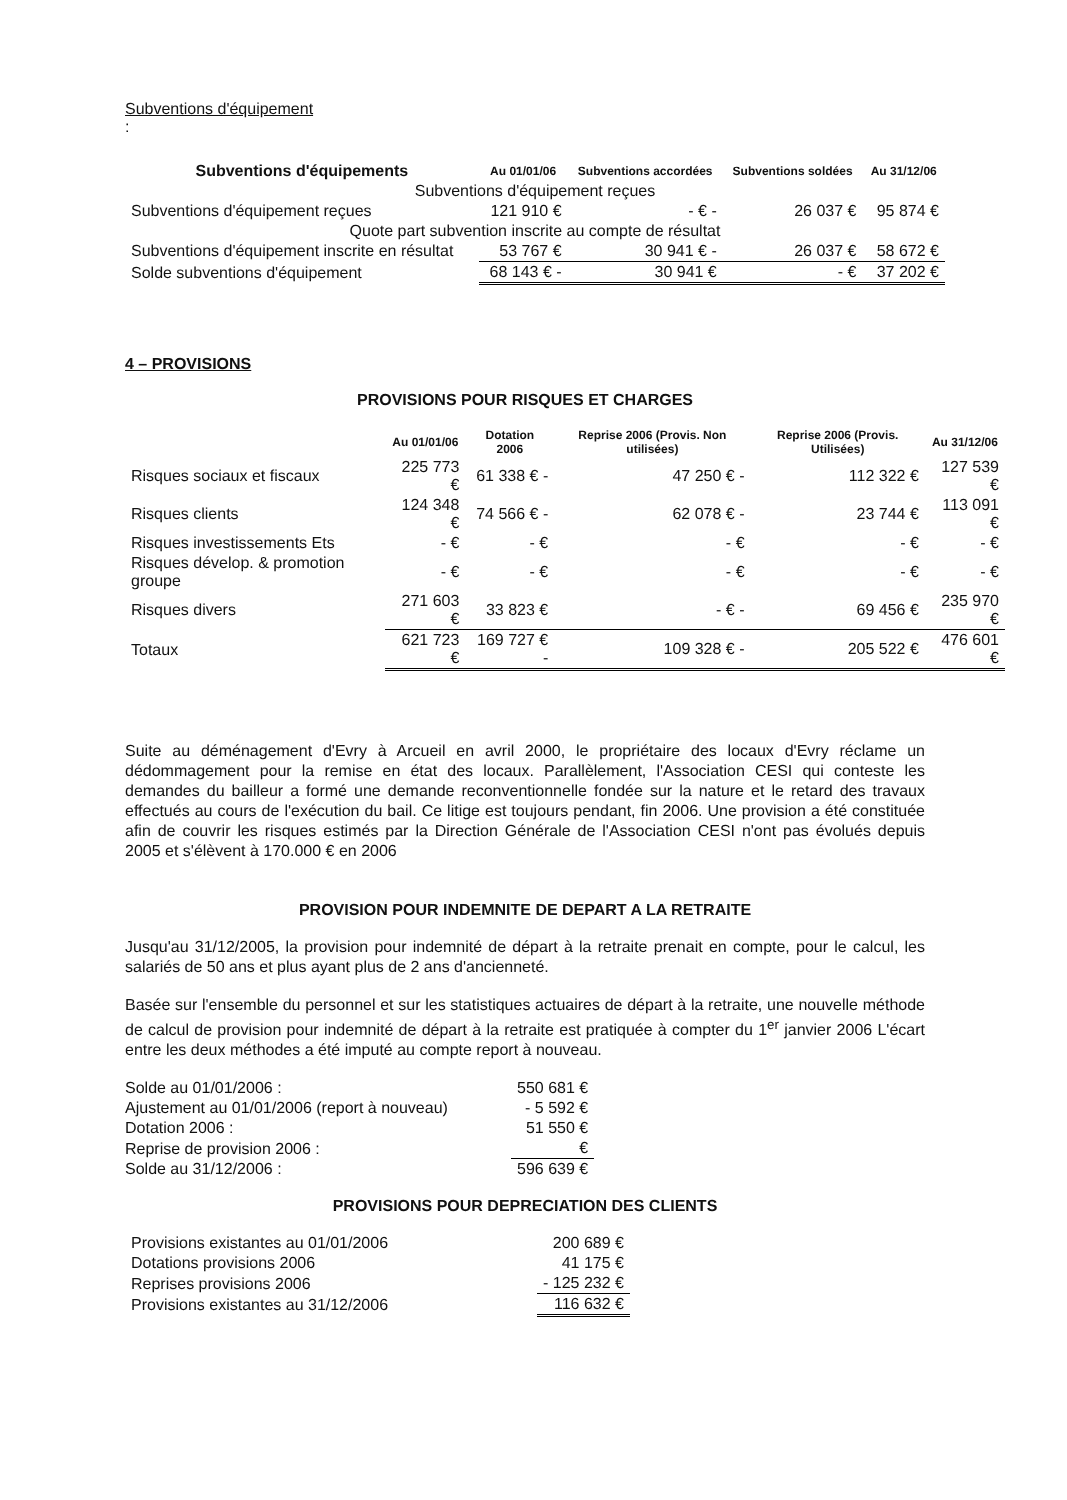Subventions d'équipement
:
| Subventions d'équipements | Au 01/01/06 | Subventions accordées | Subventions soldées | Au 31/12/06 |
| --- | --- | --- | --- | --- |
| Subventions d'équipement reçues | | | | |
| Subventions d'équipement reçues | 121 910 € | - € - | 26 037 € | 95 874 € |
| Quote part subvention inscrite au compte de résultat | | | | |
| Subventions d'équipement inscrite en résultat | 53 767 € | 30 941 € - | 26 037 € | 58 672 € |
| Solde subventions d'équipement | 68 143 € - | 30 941 € | - € | 37 202 € |
4 – PROVISIONS
PROVISIONS POUR RISQUES ET CHARGES
| | Au 01/01/06 | Dotation 2006 | Reprise 2006 (Provis. Non utilisées) | Reprise 2006 (Provis. Utilisées) | Au 31/12/06 |
| --- | --- | --- | --- | --- | --- |
| Risques sociaux et fiscaux | 225 773 € | 61 338 € - | 47 250 € - | 112 322 € | 127 539 € |
| Risques clients | 124 348 € | 74 566 € - | 62 078 € - | 23 744 € | 113 091 € |
| Risques investissements Ets | - € | - € | - € | - € | - € |
| Risques dévelop. & promotion groupe | - € | - € | - € | - € | - € |
| Risques divers | 271 603 € | 33 823 € | - € - | 69 456 € | 235 970 € |
| Totaux | 621 723 € | 169 727 € - | 109 328 € - | 205 522 € | 476 601 € |
Suite au déménagement d'Evry à Arcueil en avril 2000, le propriétaire des locaux d'Evry réclame un dédommagement pour la remise en état des locaux. Parallèlement, l'Association CESI qui conteste les demandes du bailleur a formé une demande reconventionnelle fondée sur la nature et le retard des travaux effectués au cours de l'exécution du bail. Ce litige est toujours pendant, fin 2006. Une provision a été constituée afin de couvrir les risques estimés par la Direction Générale de l'Association CESI n'ont pas évolués depuis 2005 et s'élèvent à 170.000 € en 2006
PROVISION POUR INDEMNITE DE DEPART A LA RETRAITE
Jusqu'au 31/12/2005, la provision pour indemnité de départ à la retraite prenait en compte, pour le calcul, les salariés de 50 ans et plus ayant plus de 2 ans d'ancienneté.
Basée sur l'ensemble du personnel et sur les statistiques actuaires de départ à la retraite, une nouvelle méthode de calcul de provision pour indemnité de départ à la retraite est pratiquée à compter du 1<sup>er</sup> janvier 2006 L'écart entre les deux méthodes a été imputé au compte report à nouveau.
| Solde au 01/01/2006 : | 550 681 € |
| Ajustement au 01/01/2006 (report à nouveau) | - 5 592 € |
| Dotation 2006 : | 51 550 € |
| Reprise de provision 2006 : | € |
| Solde au 31/12/2006 : | 596 639 € |
PROVISIONS POUR DEPRECIATION DES CLIENTS
| Provisions existantes au 01/01/2006 | 200 689 € |
| Dotations provisions 2006 | 41 175 € |
| Reprises provisions 2006 | - 125 232 € |
| Provisions existantes au 31/12/2006 | 116 632 € |